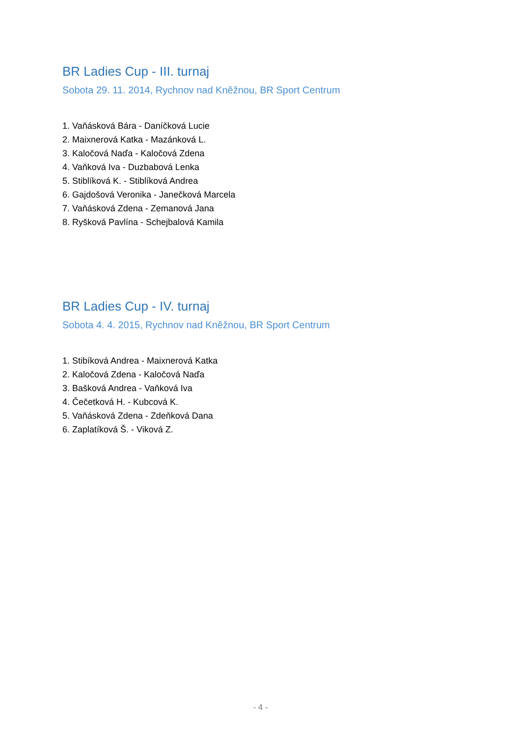BR Ladies Cup - III. turnaj
Sobota 29. 11. 2014, Rychnov nad Kněžnou, BR Sport Centrum
1. Vaňásková Bára - Daníčková Lucie
2. Maixnerová Katka - Mazánková L.
3. Kaločová Naďa - Kaločová Zdena
4. Vaňková Iva - Duzbabová Lenka
5. Stiblíková K. - Stiblíková Andrea
6. Gajdošová Veronika - Janečková Marcela
7. Vaňásková Zdena - Zemanová Jana
8. Ryšková Pavlína - Schejbalová Kamila
BR Ladies Cup - IV. turnaj
Sobota 4. 4. 2015, Rychnov nad Kněžnou, BR Sport Centrum
1. Stibíková Andrea - Maixnerová Katka
2. Kaločová Zdena - Kaločová Naďa
3. Bašková Andrea - Vaňková Iva
4. Čečetková H. - Kubcová K.
5. Vaňásková Zdena - Zdeňková Dana
6. Zaplatíková Š. - Viková Z.
- 4 -